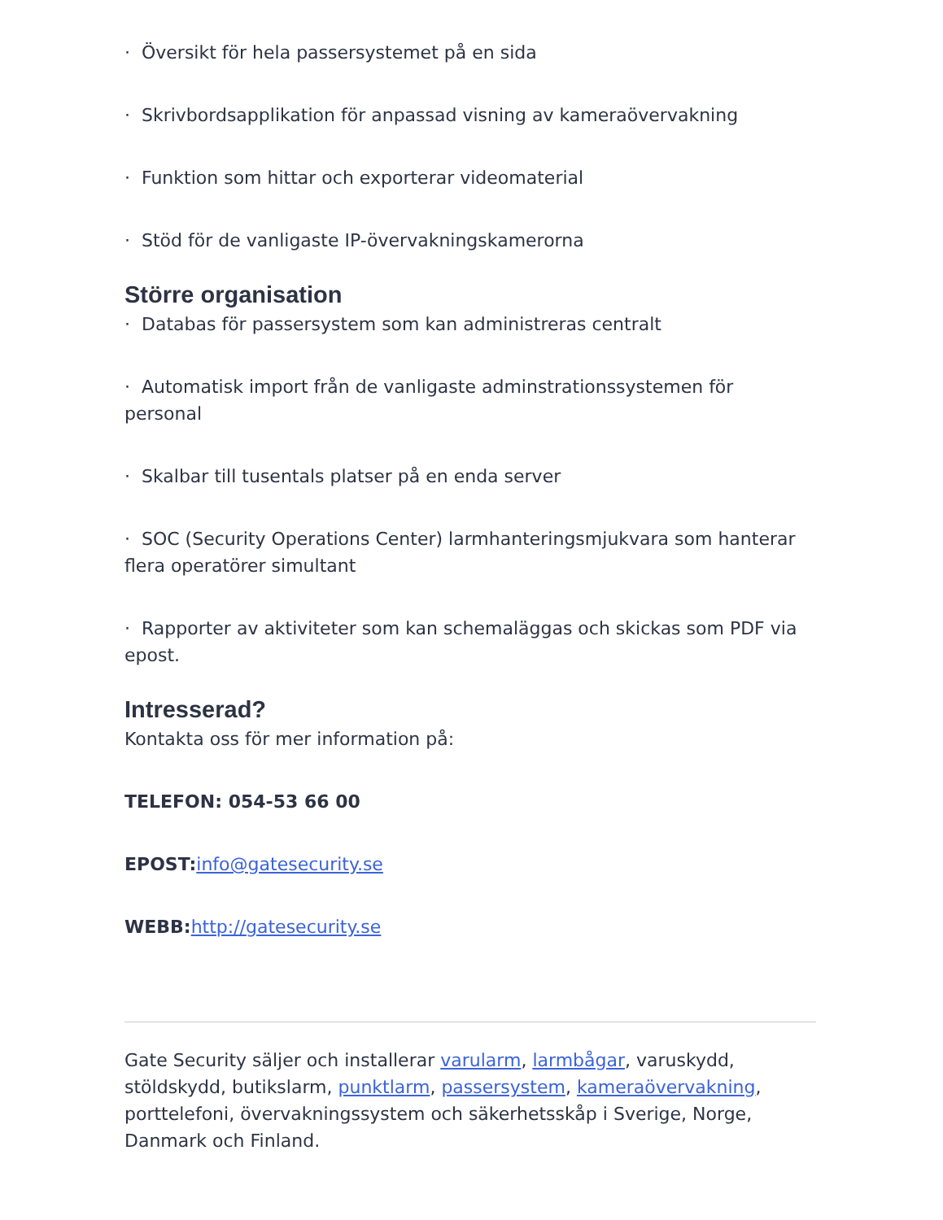· Översikt för hela passersystemet på en sida
· Skrivbordsapplikation för anpassad visning av kameraövervakning
· Funktion som hittar och exporterar videomaterial
· Stöd för de vanligaste IP-övervakningskamerorna
Större organisation
· Databas för passersystem som kan administreras centralt
· Automatisk import från de vanligaste adminstrationssystemen för personal
· Skalbar till tusentals platser på en enda server
· SOC (Security Operations Center) larmhanteringsmjukvara som hanterar flera operatörer simultant
· Rapporter av aktiviteter som kan schemaläggas och skickas som PDF via epost.
Intresserad?
Kontakta oss för mer information på:
TELEFON: 054-53 66 00
EPOST: info@gatesecurity.se
WEBB: http://gatesecurity.se
Gate Security säljer och installerar varularm, larmbågar, varuskydd, stöldskydd, butikslarm, punktlarm, passersystem, kameraövervakning, porttelefoni, övervakningssystem och säkerhetsskåp i Sverige, Norge, Danmark och Finland.